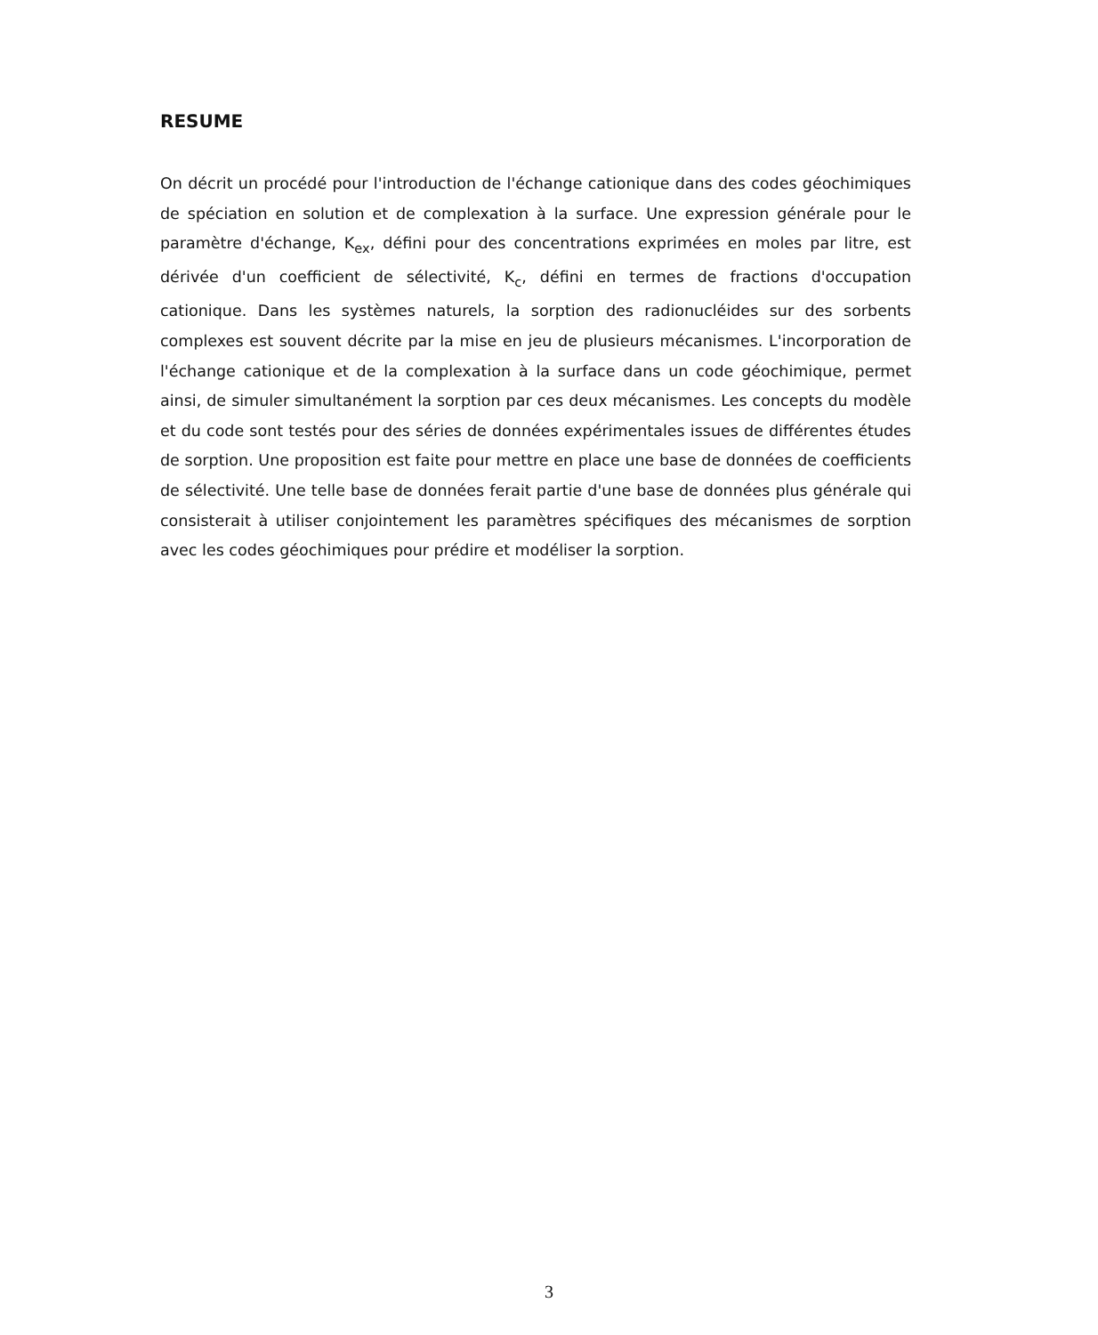RESUME
On décrit un procédé pour l'introduction de l'échange cationique dans des codes géochimiques de spéciation en solution et de complexation à la surface. Une expression générale pour le paramètre d'échange, K<sub>ex</sub>, défini pour des concentrations exprimées en moles par litre, est dérivée d'un coefficient de sélectivité, K<sub>c</sub>, défini en termes de fractions d'occupation cationique. Dans les systèmes naturels, la sorption des radionucléides sur des sorbents complexes est souvent décrite par la mise en jeu de plusieurs mécanismes. L'incorporation de l'échange cationique et de la complexation à la surface dans un code géochimique, permet ainsi, de simuler simultanément la sorption par ces deux mécanismes. Les concepts du modèle et du code sont testés pour des séries de données expérimentales issues de différentes études de sorption. Une proposition est faite pour mettre en place une base de données de coefficients de sélectivité. Une telle base de données ferait partie d'une base de données plus générale qui consisterait à utiliser conjointement les paramètres spécifiques des mécanismes de sorption avec les codes géochimiques pour prédire et modéliser la sorption.
3